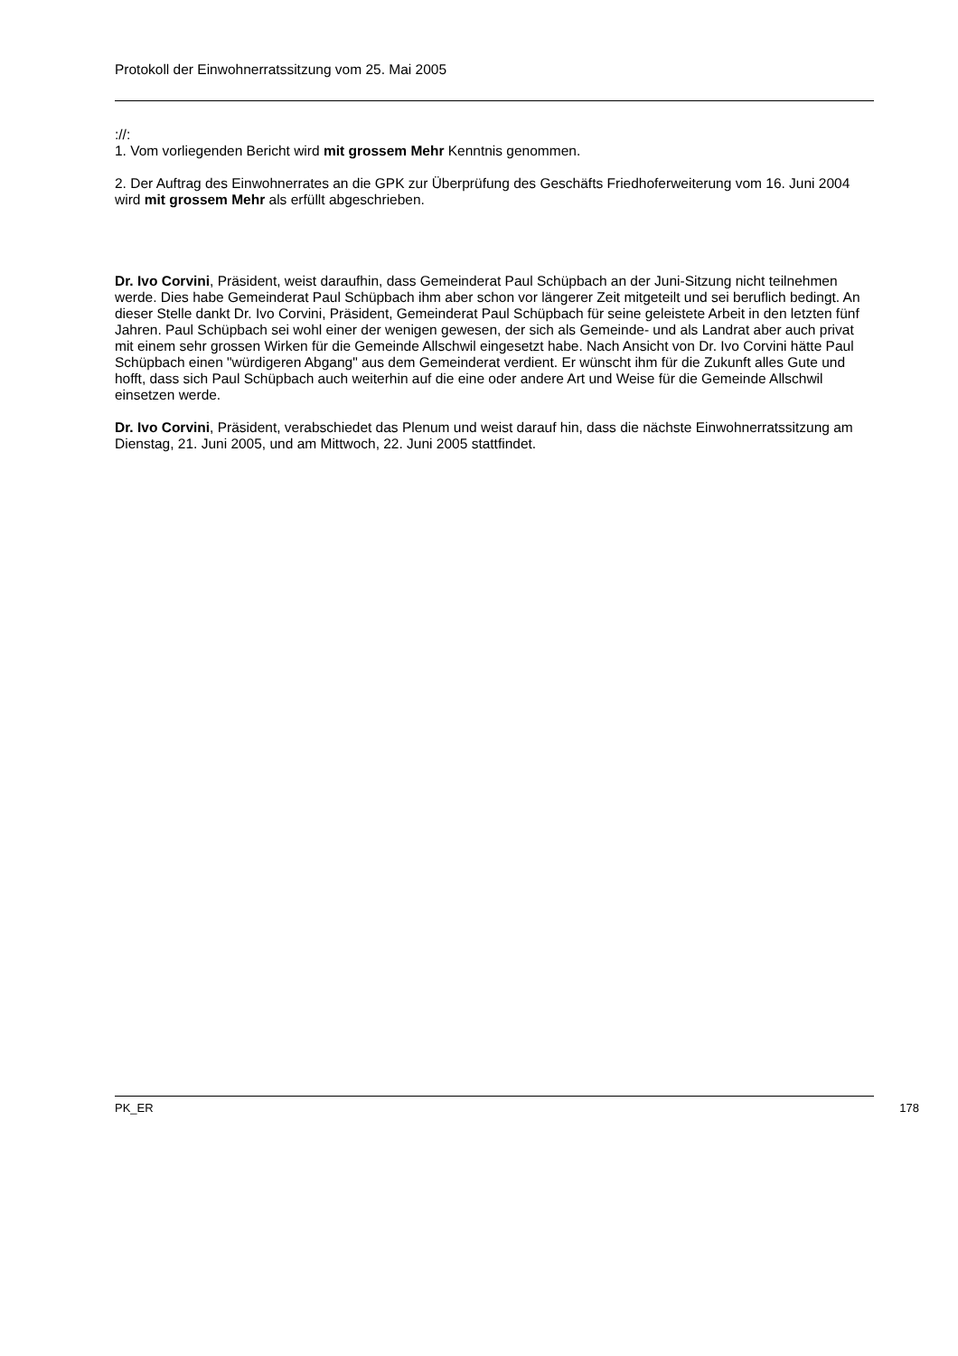Protokoll der Einwohnerratssitzung vom 25. Mai 2005
://:
1. Vom vorliegenden Bericht wird mit grossem Mehr Kenntnis genommen.
2. Der Auftrag des Einwohnerrates an die GPK zur Überprüfung des Geschäfts Friedhoferweiterung vom 16. Juni 2004 wird mit grossem Mehr als erfüllt abgeschrieben.
Dr. Ivo Corvini, Präsident, weist daraufhin, dass Gemeinderat Paul Schüpbach an der Juni-Sitzung nicht teilnehmen werde. Dies habe Gemeinderat Paul Schüpbach ihm aber schon vor längerer Zeit mitgeteilt und sei beruflich bedingt. An dieser Stelle dankt Dr. Ivo Corvini, Präsident, Gemeinderat Paul Schüpbach für seine geleistete Arbeit in den letzten fünf Jahren. Paul Schüpbach sei wohl einer der wenigen gewesen, der sich als Gemeinde- und als Landrat aber auch privat mit einem sehr grossen Wirken für die Gemeinde Allschwil eingesetzt habe. Nach Ansicht von Dr. Ivo Corvini hätte Paul Schüpbach einen "würdigeren Abgang" aus dem Gemeinderat verdient. Er wünscht ihm für die Zukunft alles Gute und hofft, dass sich Paul Schüpbach auch weiterhin auf die eine oder andere Art und Weise für die Gemeinde Allschwil einsetzen werde.
Dr. Ivo Corvini, Präsident, verabschiedet das Plenum und weist darauf hin, dass die nächste Einwohnerratssitzung am Dienstag, 21. Juni 2005, und am Mittwoch, 22. Juni 2005 stattfindet.
PK_ER 178